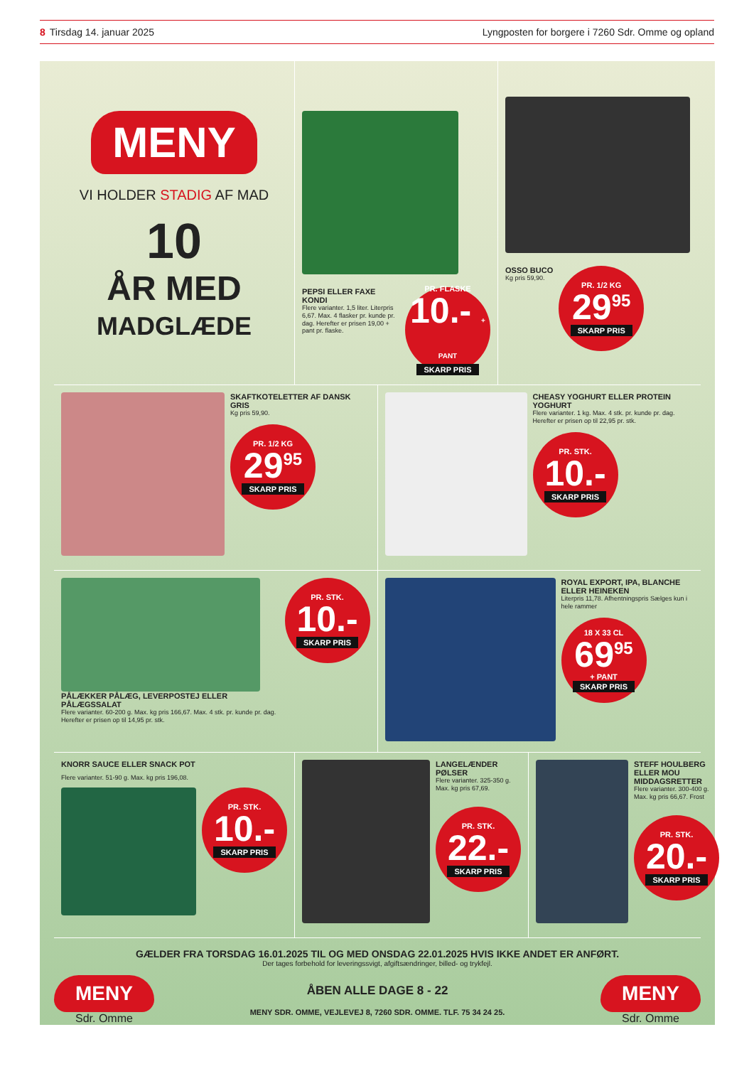8 Tirsdag 14. januar 2025 Lyngposten for borgere i 7260 Sdr. Omme og opland
MENY
VI HOLDER STADIG AF MAD
10
ÅR MED
MADGLÆDE
PEPSI ELLER FAXE KONDI
Flere varianter. 1,5 liter. Literpris 6,67. Max. 4 flasker pr. kunde pr. dag. Herefter er prisen 19,00 + pant pr. flaske.
PR. FLASKE
10.- + PANT
SKARP PRIS
OSSO BUCO
Kg pris 59,90.
PR. 1/2 KG
29<sup>95</sup>
SKARP PRIS
SKAFTKOTELETTER AF DANSK GRIS
Kg pris 59,90.
PR. 1/2 KG
29<sup>95</sup>
SKARP PRIS
CHEASY YOGHURT ELLER PROTEIN YOGHURT
Flere varianter. 1 kg. Max. 4 stk. pr. kunde pr. dag. Herefter er prisen op til 22,95 pr. stk.
PR. STK.
10.-
SKARP PRIS
PÅLÆKKER PÅLÆG, LEVERPOSTEJ ELLER PÅLÆGSSALAT
Flere varianter. 60-200 g. Max. kg pris 166,67. Max. 4 stk. pr. kunde pr. dag. Herefter er prisen op til 14,95 pr. stk.
PR. STK.
10.-
SKARP PRIS
ROYAL EXPORT, IPA, BLANCHE ELLER HEINEKEN
Literpris 11,78. Afhentningspris Sælges kun i hele rammer
18 X 33 CL
69<sup>95</sup>
+ PANT
SKARP PRIS
KNORR SAUCE ELLER SNACK POT
Flere varianter. 51-90 g. Max. kg pris 196,08.
PR. STK.
10.-
SKARP PRIS
LANGELÆNDER PØLSER
Flere varianter. 325-350 g. Max. kg pris 67,69.
PR. STK.
22.-
SKARP PRIS
STEFF HOULBERG ELLER MOU MIDDAGSRETTER
Flere varianter. 300-400 g. Max. kg pris 66,67. Frost
PR. STK.
20.-
SKARP PRIS
GÆLDER FRA TORSDAG 16.01.2025 TIL OG MED ONSDAG 22.01.2025 HVIS IKKE ANDET ER ANFØRT.
Der tages forbehold for leveringssvigt, afgiftsændringer, billed- og trykfejl.
MENY
Sdr. Omme
ÅBEN ALLE DAGE 8 - 22
MENY SDR. OMME, VEJLEVEJ 8, 7260 SDR. OMME. TLF. 75 34 24 25.
MENY
Sdr. Omme